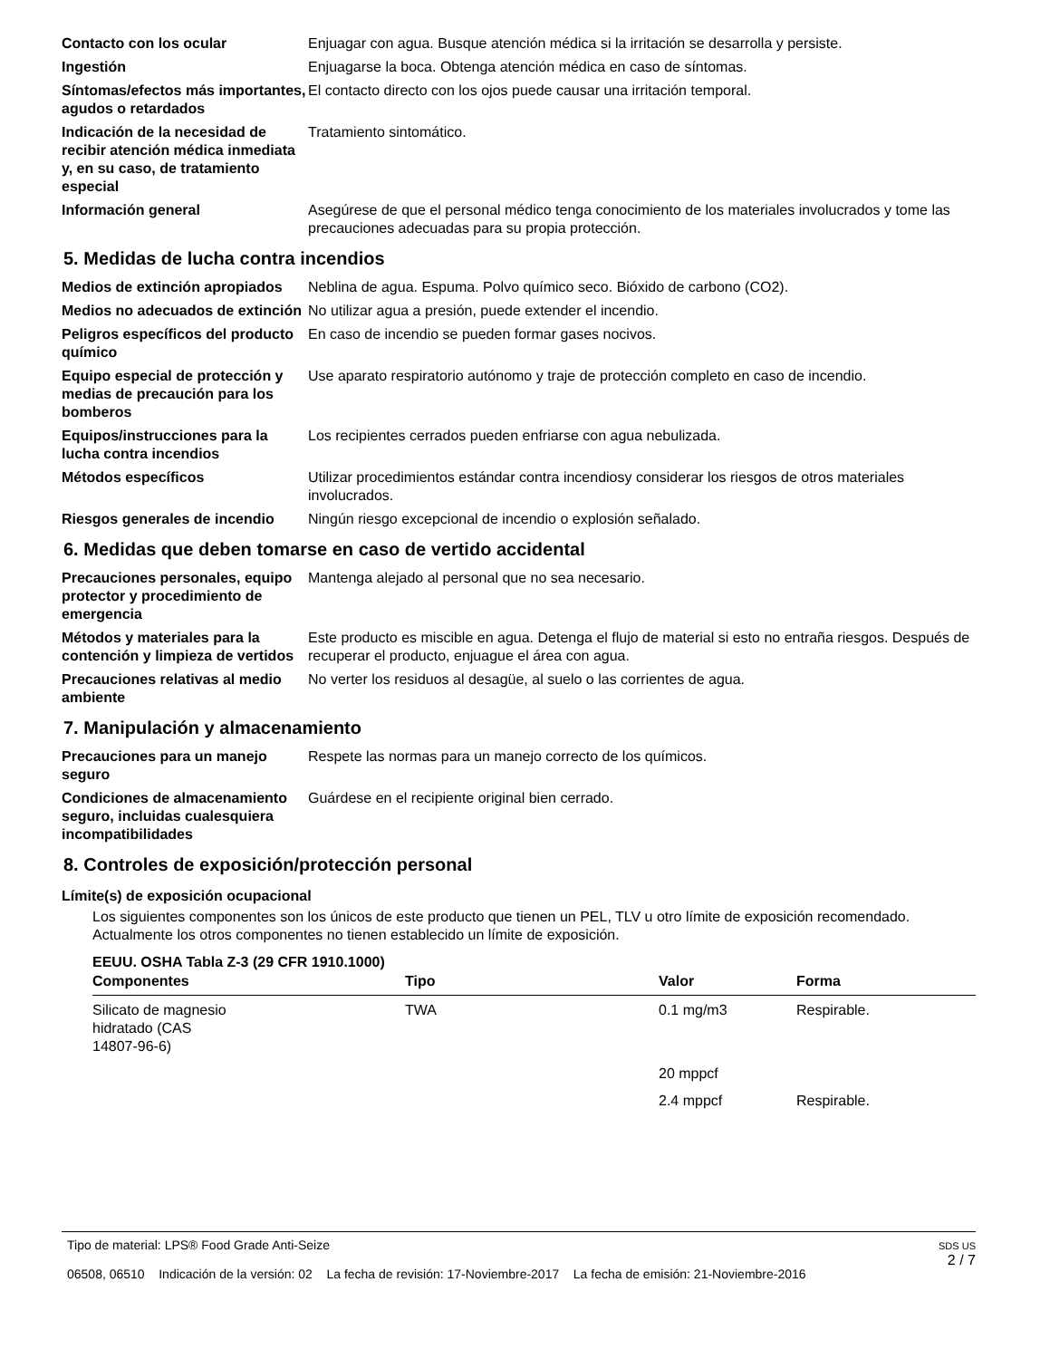Contacto con los ocular
Enjuagar con agua. Busque atención médica si la irritación se desarrolla y persiste.
Ingestión
Enjuagarse la boca. Obtenga atención médica en caso de síntomas.
Síntomas/efectos más importantes, agudos o retardados
El contacto directo con los ojos puede causar una irritación temporal.
Indicación de la necesidad de recibir atención médica inmediata y, en su caso, de tratamiento especial
Tratamiento sintomático.
Información general
Asegúrese de que el personal médico tenga conocimiento de los materiales involucrados y tome las precauciones adecuadas para su propia protección.
5. Medidas de lucha contra incendios
Medios de extinción apropiados
Neblina de agua. Espuma. Polvo químico seco. Bióxido de carbono (CO2).
Medios no adecuados de extinción
No utilizar agua a presión, puede extender el incendio.
Peligros específicos del producto químico
En caso de incendio se pueden formar gases nocivos.
Equipo especial de protección y medias de precaución para los bomberos
Use aparato respiratorio autónomo y traje de protección completo en caso de incendio.
Equipos/instrucciones para la lucha contra incendios
Los recipientes cerrados pueden enfriarse con agua nebulizada.
Métodos específicos
Utilizar procedimientos estándar contra incendiosy considerar los riesgos de otros materiales involucrados.
Riesgos generales de incendio
Ningún riesgo excepcional de incendio o explosión señalado.
6. Medidas que deben tomarse en caso de vertido accidental
Precauciones personales, equipo protector y procedimiento de emergencia
Mantenga alejado al personal que no sea necesario.
Métodos y materiales para la contención y limpieza de vertidos
Este producto es miscible en agua. Detenga el flujo de material si esto no entraña riesgos. Después de recuperar el producto, enjuague el área con agua.
Precauciones relativas al medio ambiente
No verter los residuos al desagüe, al suelo o las corrientes de agua.
7. Manipulación y almacenamiento
Precauciones para un manejo seguro
Respete las normas para un manejo correcto de los químicos.
Condiciones de almacenamiento seguro, incluidas cualesquiera incompatibilidades
Guárdese en el recipiente original bien cerrado.
8. Controles de exposición/protección personal
Límite(s) de exposición ocupacional
Los siguientes componentes son los únicos de este producto que tienen un PEL, TLV u otro límite de exposición recomendado. Actualmente los otros componentes no tienen establecido un límite de exposición.
EEUU. OSHA Tabla Z-3 (29 CFR 1910.1000)
| Componentes | Tipo | Valor | Forma |
| --- | --- | --- | --- |
| Silicato de magnesio hidratado (CAS 14807-96-6) | TWA | 0.1 mg/m3 | Respirable. |
| | | 20 mppcf | |
| | | 2.4 mppcf | Respirable. |
Tipo de material: LPS® Food Grade Anti-Seize
06508, 06510 Indicación de la versión: 02 La fecha de revisión: 17-Noviembre-2017 La fecha de emisión: 21-Noviembre-2016
SDS US
2 / 7